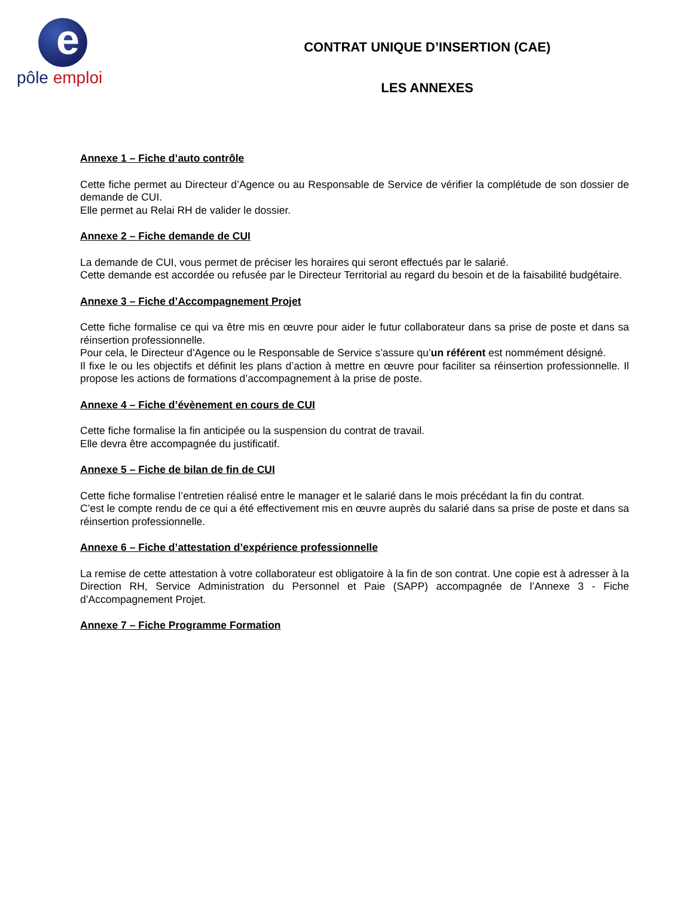e
pôle emploi
CONTRAT UNIQUE D’INSERTION (CAE)
LES ANNEXES
Annexe 1 – Fiche d’auto contrôle
Cette fiche permet au Directeur d’Agence ou au Responsable de Service de vérifier la complétude de son dossier de demande de CUI.
Elle permet au Relai RH de valider le dossier.
Annexe 2 – Fiche demande de CUI
La demande de CUI, vous permet de préciser les horaires qui seront effectués par le salarié.
Cette demande est accordée ou refusée par le Directeur Territorial au regard du besoin et de la faisabilité budgétaire.
Annexe 3 – Fiche d’Accompagnement Projet
Cette fiche formalise ce qui va être mis en œuvre pour aider le futur collaborateur dans sa prise de poste et dans sa réinsertion professionnelle.
Pour cela, le Directeur d’Agence ou le Responsable de Service s’assure qu’un référent est nommément désigné.
Il fixe le ou les objectifs et définit les plans d’action à mettre en œuvre pour faciliter sa réinsertion professionnelle. Il propose les actions de formations d’accompagnement à la prise de poste.
Annexe 4 – Fiche d’évènement en cours de CUI
Cette fiche formalise la fin anticipée ou la suspension du contrat de travail.
Elle devra être accompagnée du justificatif.
Annexe 5 – Fiche de bilan de fin de CUI
Cette fiche formalise l’entretien réalisé entre le manager et le salarié dans le mois précédant la fin du contrat.
C’est le compte rendu de ce qui a été effectivement mis en œuvre auprès du salarié dans sa prise de poste et dans sa réinsertion professionnelle.
Annexe 6 – Fiche d’attestation d’expérience professionnelle
La remise de cette attestation à votre collaborateur est obligatoire à la fin de son contrat. Une copie est à adresser à la Direction RH, Service Administration du Personnel et Paie (SAPP) accompagnée de l’Annexe 3 - Fiche d’Accompagnement Projet.
Annexe 7 – Fiche Programme Formation